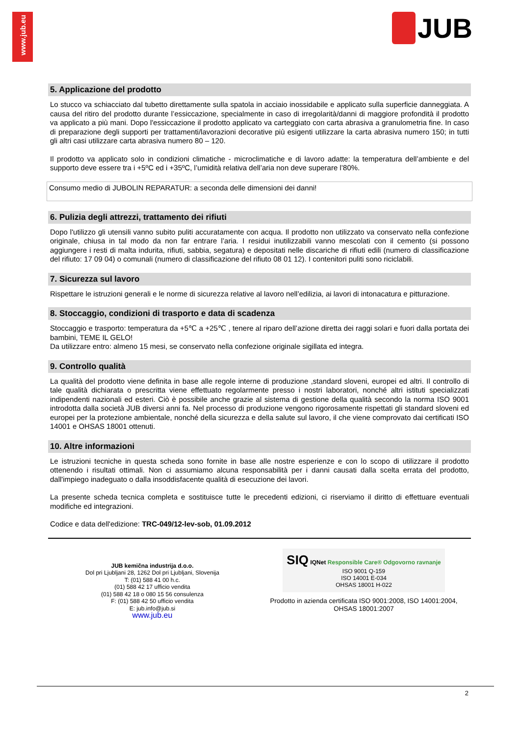www.jub.eu
JUB
5. Applicazione del prodotto
Lo stucco va schiacciato dal tubetto direttamente sulla spatola in acciaio inossidabile e applicato sulla superficie danneggiata. A causa del ritiro del prodotto durante l’essiccazione, specialmente in caso di irregolarità/danni di maggiore profondità il prodotto va applicato a più mani. Dopo l'essiccazione il prodotto applicato va carteggiato con carta abrasiva a granulometria fine. In caso di preparazione degli supporti per trattamenti/lavorazioni decorative più esigenti utilizzare la carta abrasiva numero 150; in tutti gli altri casi utilizzare carta abrasiva numero 80 – 120.
Il prodotto va applicato solo in condizioni climatiche - microclimatiche e di lavoro adatte: la temperatura dell’ambiente e del supporto deve essere tra i +5ºC ed i +35ºC, l’umidità relativa dell’aria non deve superare l’80%.
Consumo medio di JUBOLIN REPARATUR: a seconda delle dimensioni dei danni!
6. Pulizia degli attrezzi, trattamento dei rifiuti
Dopo l'utilizzo gli utensili vanno subito puliti accuratamente con acqua. Il prodotto non utilizzato va conservato nella confezione originale, chiusa in tal modo da non far entrare l’aria. I residui inutilizzabili vanno mescolati con il cemento (si possono aggiungere i resti di malta indurita, rifiuti, sabbia, segatura) e depositati nelle discariche di rifiuti edili (numero di classificazione del rifiuto: 17 09 04) o comunali (numero di classificazione del rifiuto 08 01 12). I contenitori puliti sono riciclabili.
7. Sicurezza sul lavoro
Rispettare le istruzioni generali e le norme di sicurezza relative al lavoro nell’edilizia, ai lavori di intonacatura e pitturazione.
8. Stoccaggio, condizioni di trasporto e data di scadenza
Stoccaggio e trasporto: temperatura da +5℃ a +25℃ , tenere al riparo dell’azione diretta dei raggi solari e fuori dalla portata dei bambini, TEME IL GELO!
Da utilizzare entro: almeno 15 mesi, se conservato nella confezione originale sigillata ed integra.
9. Controllo qualità
La qualità del prodotto viene definita in base alle regole interne di produzione ,standard sloveni, europei ed altri. Il controllo di tale qualità dichiarata o prescritta viene effettuato regolarmente presso i nostri laboratori, nonché altri istituti specializzati indipendenti nazionali ed esteri. Ciò è possibile anche grazie al sistema di gestione della qualità secondo la norma ISO 9001 introdotta dalla società JUB diversi anni fa. Nel processo di produzione vengono rigorosamente rispettati gli standard sloveni ed europei per la protezione ambientale, nonché della sicurezza e della salute sul lavoro, il che viene comprovato dai certificati ISO 14001 e OHSAS 18001 ottenuti.
10. Altre informazioni
Le istruzioni tecniche in questa scheda sono fornite in base alle nostre esperienze e con lo scopo di utilizzare il prodotto ottenendo i risultati ottimali. Non ci assumiamo alcuna responsabilità per i danni causati dalla scelta errata del prodotto, dall'impiego inadeguato o dalla insoddisfacente qualità di esecuzione dei lavori.
La presente scheda tecnica completa e sostituisce tutte le precedenti edizioni, ci riserviamo il diritto di effettuare eventuali modifiche ed integrazioni.
Codice e data dell'edizione: TRC-049/12-lev-sob, 01.09.2012
JUB kemična industrija d.o.o.
Dol pri Ljubljani 28, 1262 Dol pri Ljubljani, Slovenija
T: (01) 588 41 00 h.c.
(01) 588 42 17 ufficio vendita
(01) 588 42 18 o 080 15 56 consulenza
F: (01) 588 42 50 ufficio vendita
E: jub.info@jub.si
www.jub.eu
SIQ IQNet Responsible Care® Odgovorno ravnanje
ISO 9001 Q-159
ISO 14001 E-034
OHSAS 18001 H-022
Prodotto in azienda certificata ISO 9001:2008, ISO 14001:2004, OHSAS 18001:2007
2